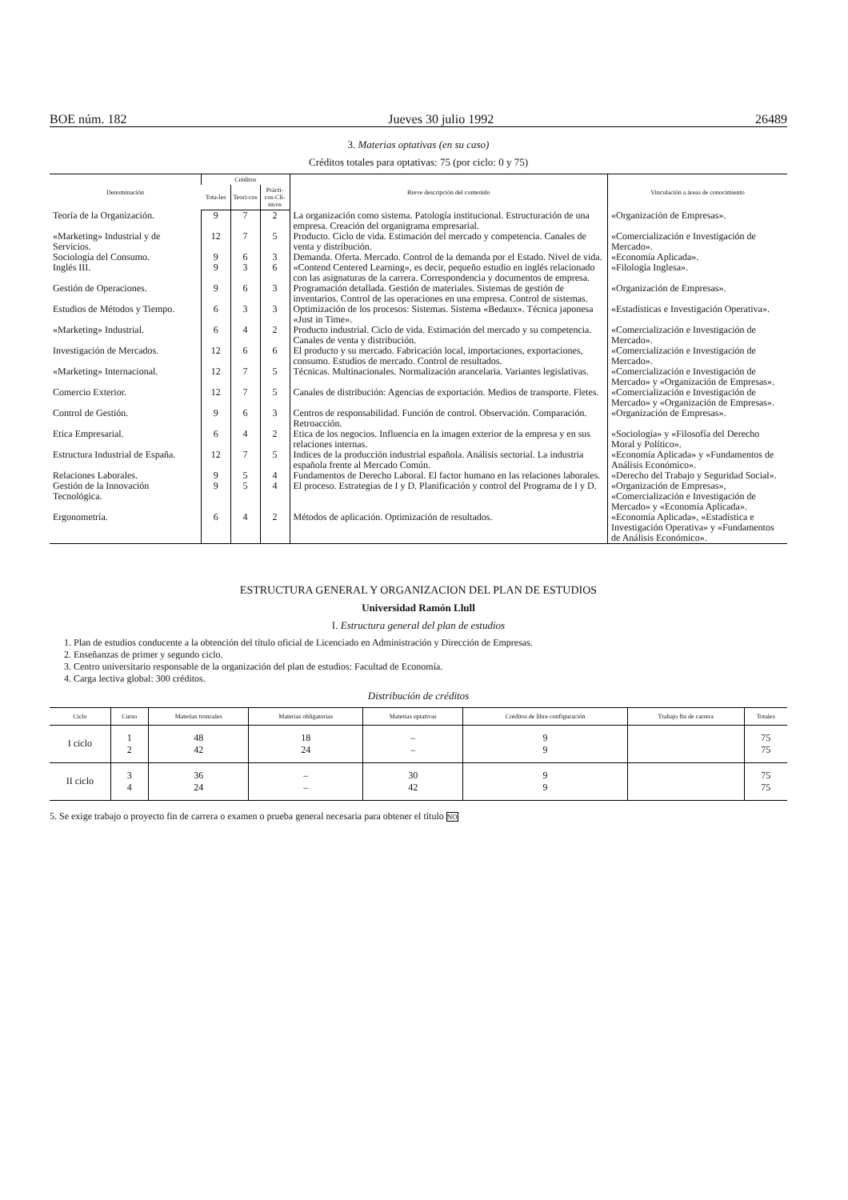BOE núm. 182 Jueves 30 julio 1992 26489
3. Materias optativas (en su caso)
Créditos totales para optativas: 75 (por ciclo: 0 y 75)
| Denominación | Créditos | | | Breve descripción del contenido | Vinculación a áreas de conocimiento |
| --- | --- | --- | --- | --- | --- |
| | Tota-les | Teori-cos | Prácti-cos-Clí-nicos | | |
| Teoría de la Organización. | 9 | 7 | 2 | La organización como sistema. Patología institucional. Estructuración de una empresa. Creación del organigrama empresarial. | «Organización de Empresas». |
| «Marketing» Industrial y de Servicios. | 12 | 7 | 5 | Producto. Ciclo de vida. Estimación del mercado y competencia. Canales de venta y distribución. | «Comercialización e Investigación de Mercado». |
| Sociología del Consumo. | 9 | 6 | 3 | Demanda. Oferta. Mercado. Control de la demanda por el Estado. Nivel de vida. | «Economía Aplicada». |
| Inglés III. | 9 | 3 | 6 | «Contend Centered Learning», es decir, pequeño estudio en inglés relacionado con las asignaturas de la carrera. Correspondencia y documentos de empresa. | «Filología Inglesa». |
| Gestión de Operaciones. | 9 | 6 | 3 | Programación detallada. Gestión de materiales. Sistemas de gestión de inventarios. Control de las operaciones en una empresa. Control de sistemas. | «Organización de Empresas». |
| Estudios de Métodos y Tiempo. | 6 | 3 | 3 | Optimización de los procesos: Sistemas. Sistema «Bedaux». Técnica japonesa «Just in Time». | «Estadísticas e Investigación Operativa». |
| «Marketing» Industrial. | 6 | 4 | 2 | Producto industrial. Ciclo de vida. Estimación del mercado y su competencia. Canales de venta y distribución. | «Comercialización e Investigación de Mercado». |
| Investigación de Mercados. | 12 | 6 | 6 | El producto y su mercado. Fabricación local, importaciones, exportaciones, consumo. Estudios de mercado. Control de resultados. | «Comercialización e Investigación de Mercado». |
| «Marketing» Internacional. | 12 | 7 | 5 | Técnicas. Multinacionales. Normalización arancelaria. Variantes legislativas. | «Comercialización e Investigación de Mercado» y «Organización de Empresas». |
| Comercio Exterior. | 12 | 7 | 5 | Canales de distribución: Agencias de exportación. Medios de transporte. Fletes. | «Comercialización e Investigación de Mercado» y «Organización de Empresas». |
| Control de Gestión. | 9 | 6 | 3 | Centros de responsabilidad. Función de control. Observación. Comparación. Retroacción. | «Organización de Empresas». |
| Etica Empresarial. | 6 | 4 | 2 | Etica de los negocios. Influencia en la imagen exterior de la empresa y en sus relaciones internas. | «Sociología» y «Filosofía del Derecho Moral y Político». |
| Estructura Industrial de España. | 12 | 7 | 5 | Indices de la producción industrial española. Análisis sectorial. La industria española frente al Mercado Común. | «Economía Aplicada» y «Fundamentos de Análisis Económico». |
| Relaciones Laborales. | 9 | 5 | 4 | Fundamentos de Derecho Laboral. El factor humano en las relaciones laborales. | «Derecho del Trabajo y Seguridad Social». |
| Gestión de la Innovación Tecnológica. | 9 | 5 | 4 | El proceso. Estrategias de I y D. Planificación y control del Programa de I y D. | «Organización de Empresas», «Comercialización e Investigación de Mercado» y «Economía Aplicada». |
| Ergonometría. | 6 | 4 | 2 | Métodos de aplicación. Optimización de resultados. | «Economía Aplicada», «Estadística e Investigación Operativa» y «Fundamentos de Análisis Económico». |
ESTRUCTURA GENERAL Y ORGANIZACION DEL PLAN DE ESTUDIOS
Universidad Ramón Llull
I. Estructura general del plan de estudios
1. Plan de estudios conducente a la obtención del título oficial de Licenciado en Administración y Dirección de Empresas.
2. Enseñanzas de primer y segundo ciclo.
3. Centro universitario responsable de la organización del plan de estudios: Facultad de Economía.
4. Carga lectiva global: 300 créditos.
Distribución de créditos
| Ciclo | Curso | Materias troncales | Materias obligatorias | Materias optativas | Créditos de libre configuración | Trabajo fin de carrera | Totales |
| --- | --- | --- | --- | --- | --- | --- | --- |
| I ciclo | 1 2 | 48 42 | 18 24 | – – | 9 9 | | 75 75 |
| II ciclo | 3 4 | 36 24 | – – | 30 42 | 9 9 | | 75 75 |
5. Se exige trabajo o proyecto fin de carrera o examen o prueba general necesaria para obtener el título NO